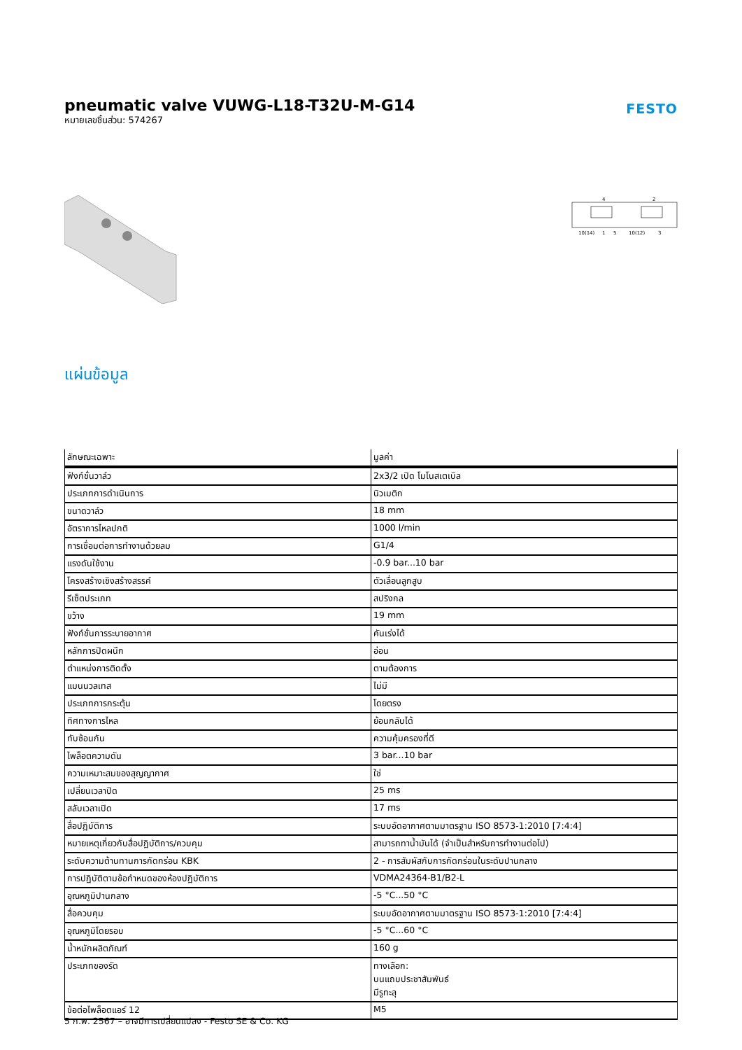pneumatic valve VUWG-L18-T32U-M-G14
หมายเลขชิ้นส่วน: 574267
FESTO
4
2
10(14)
1
5
10(12)
3
แผ่นข้อมูล
| ลักษณะเฉพาะ | มูลค่า |
| --- | --- |
| ฟังก์ชั่นวาล์ว | 2x3/2 เปิด โมโนสเตเบิล |
| ประเภทการดำเนินการ | นิวเมติก |
| ขนาดวาล์ว | 18 mm |
| อัตราการไหลปกติ | 1000 l/min |
| การเชื่อมต่อการทำงานด้วยลม | G1/4 |
| แรงดันใช้งาน | -0.9 bar...10 bar |
| โครงสร้างเชิงสร้างสรรค์ | ตัวเลื่อนลูกสูบ |
| รีเซ็ตประเภท | สปริงกล |
| ขว้าง | 19 mm |
| ฟังก์ชั่นการระบายอากาศ | คันเร่งได้ |
| หลักการปิดผนึก | อ่อน |
| ตำแหน่งการติดตั้ง | ตามต้องการ |
| แมนนวลเทส | ไม่มี |
| ประเภทการกระตุ้น | โดยตรง |
| ทิศทางการไหล | ย้อนกลับได้ |
| ทับซ้อนกัน | ความคุ้มครองที่ดี |
| ไพล็อตความดัน | 3 bar...10 bar |
| ความเหมาะสมของสุญญากาศ | ใช่ |
| เปลี่ยนเวลาปิด | 25 ms |
| สลับเวลาเปิด | 17 ms |
| สื่อปฏิบัติการ | ระบบอัดอากาศตามมาตรฐาน ISO 8573-1:2010 [7:4:4] |
| หมายเหตุเกี่ยวกับสื่อปฏิบัติการ/ควบคุม | สามารถทาน้ำมันได้ (จำเป็นสำหรับการทำงานต่อไป) |
| ระดับความต้านทานการกัดกร่อน KBK | 2 - การสัมผัสกับการกัดกร่อนในระดับปานกลาง |
| การปฏิบัติตามข้อกำหนดของห้องปฏิบัติการ | VDMA24364-B1/B2-L |
| อุณหภูมิปานกลาง | -5 °C...50 °C |
| สื่อควบคุม | ระบบอัดอากาศตามมาตรฐาน ISO 8573-1:2010 [7:4:4] |
| อุณหภูมิโดยรอบ | -5 °C...60 °C |
| น้ำหนักผลิตภัณฑ์ | 160 g |
| ประเภทของรัด | ทางเลือก: บนแถบประชาสัมพันธ์ มีรูทะลุ |
| ข้อต่อไพล็อตแอร์ 12 | M5 |
5 ก.พ. 2567 – อาจมีการเปลี่ยนแปลง - Festo SE & Co. KG